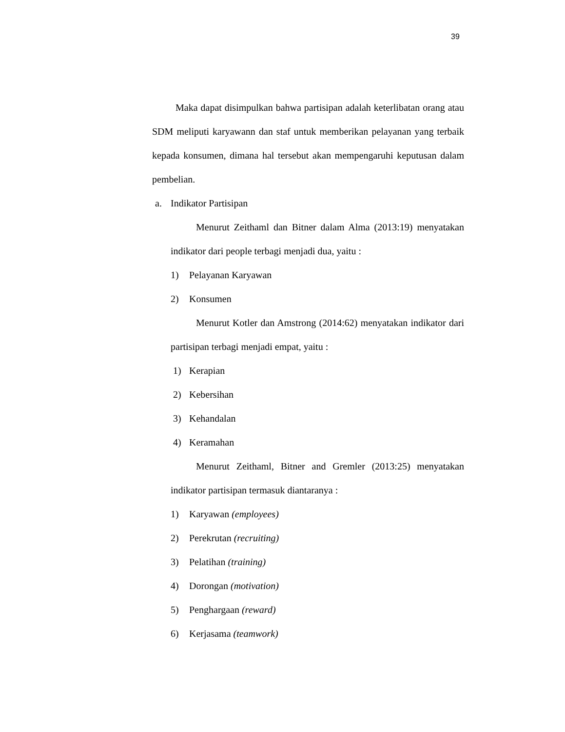39
Maka dapat disimpulkan bahwa partisipan adalah keterlibatan orang atau SDM meliputi karyawann dan staf untuk memberikan pelayanan yang terbaik kepada konsumen, dimana hal tersebut akan mempengaruhi keputusan dalam pembelian.
a. Indikator Partisipan
Menurut Zeithaml dan Bitner dalam Alma (2013:19) menyatakan indikator dari people terbagi menjadi dua, yaitu :
1) Pelayanan Karyawan
2) Konsumen
Menurut Kotler dan Amstrong (2014:62) menyatakan indikator dari partisipan terbagi menjadi empat, yaitu :
1) Kerapian
2) Kebersihan
3) Kehandalan
4) Keramahan
Menurut Zeithaml, Bitner and Gremler (2013:25) menyatakan indikator partisipan termasuk diantaranya :
1) Karyawan (employees)
2) Perekrutan (recruiting)
3) Pelatihan (training)
4) Dorongan (motivation)
5) Penghargaan (reward)
6) Kerjasama (teamwork)